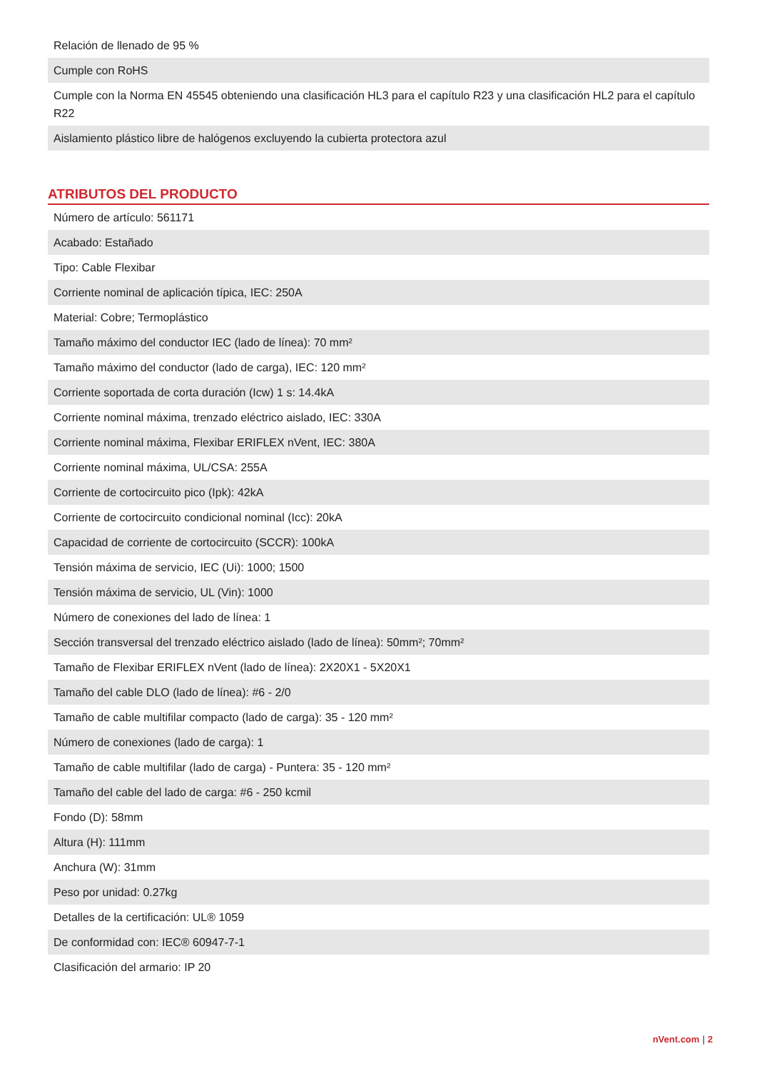Relación de llenado de 95 %
Cumple con RoHS
Cumple con la Norma EN 45545 obteniendo una clasificación HL3 para el capítulo R23 y una clasificación HL2 para el capítulo R22
Aislamiento plástico libre de halógenos excluyendo la cubierta protectora azul
ATRIBUTOS DEL PRODUCTO
Número de artículo: 561171
Acabado: Estañado
Tipo: Cable Flexibar
Corriente nominal de aplicación típica, IEC: 250A
Material: Cobre; Termoplástico
Tamaño máximo del conductor IEC (lado de línea): 70 mm²
Tamaño máximo del conductor (lado de carga), IEC: 120 mm²
Corriente soportada de corta duración (Icw) 1 s: 14.4kA
Corriente nominal máxima, trenzado eléctrico aislado, IEC: 330A
Corriente nominal máxima, Flexibar ERIFLEX nVent, IEC: 380A
Corriente nominal máxima, UL/CSA: 255A
Corriente de cortocircuito pico (Ipk): 42kA
Corriente de cortocircuito condicional nominal (Icc): 20kA
Capacidad de corriente de cortocircuito (SCCR): 100kA
Tensión máxima de servicio, IEC (Ui): 1000; 1500
Tensión máxima de servicio, UL (Vin): 1000
Número de conexiones del lado de línea: 1
Sección transversal del trenzado eléctrico aislado (lado de línea): 50mm²; 70mm²
Tamaño de Flexibar ERIFLEX nVent (lado de línea): 2X20X1 - 5X20X1
Tamaño del cable DLO (lado de línea): #6 - 2/0
Tamaño de cable multifilar compacto (lado de carga): 35 - 120 mm²
Número de conexiones (lado de carga): 1
Tamaño de cable multifilar (lado de carga) - Puntera: 35 - 120 mm²
Tamaño del cable del lado de carga: #6 - 250 kcmil
Fondo (D): 58mm
Altura (H): 111mm
Anchura (W): 31mm
Peso por unidad: 0.27kg
Detalles de la certificación: UL® 1059
De conformidad con: IEC® 60947-7-1
Clasificación del armario: IP 20
nVent.com | 2